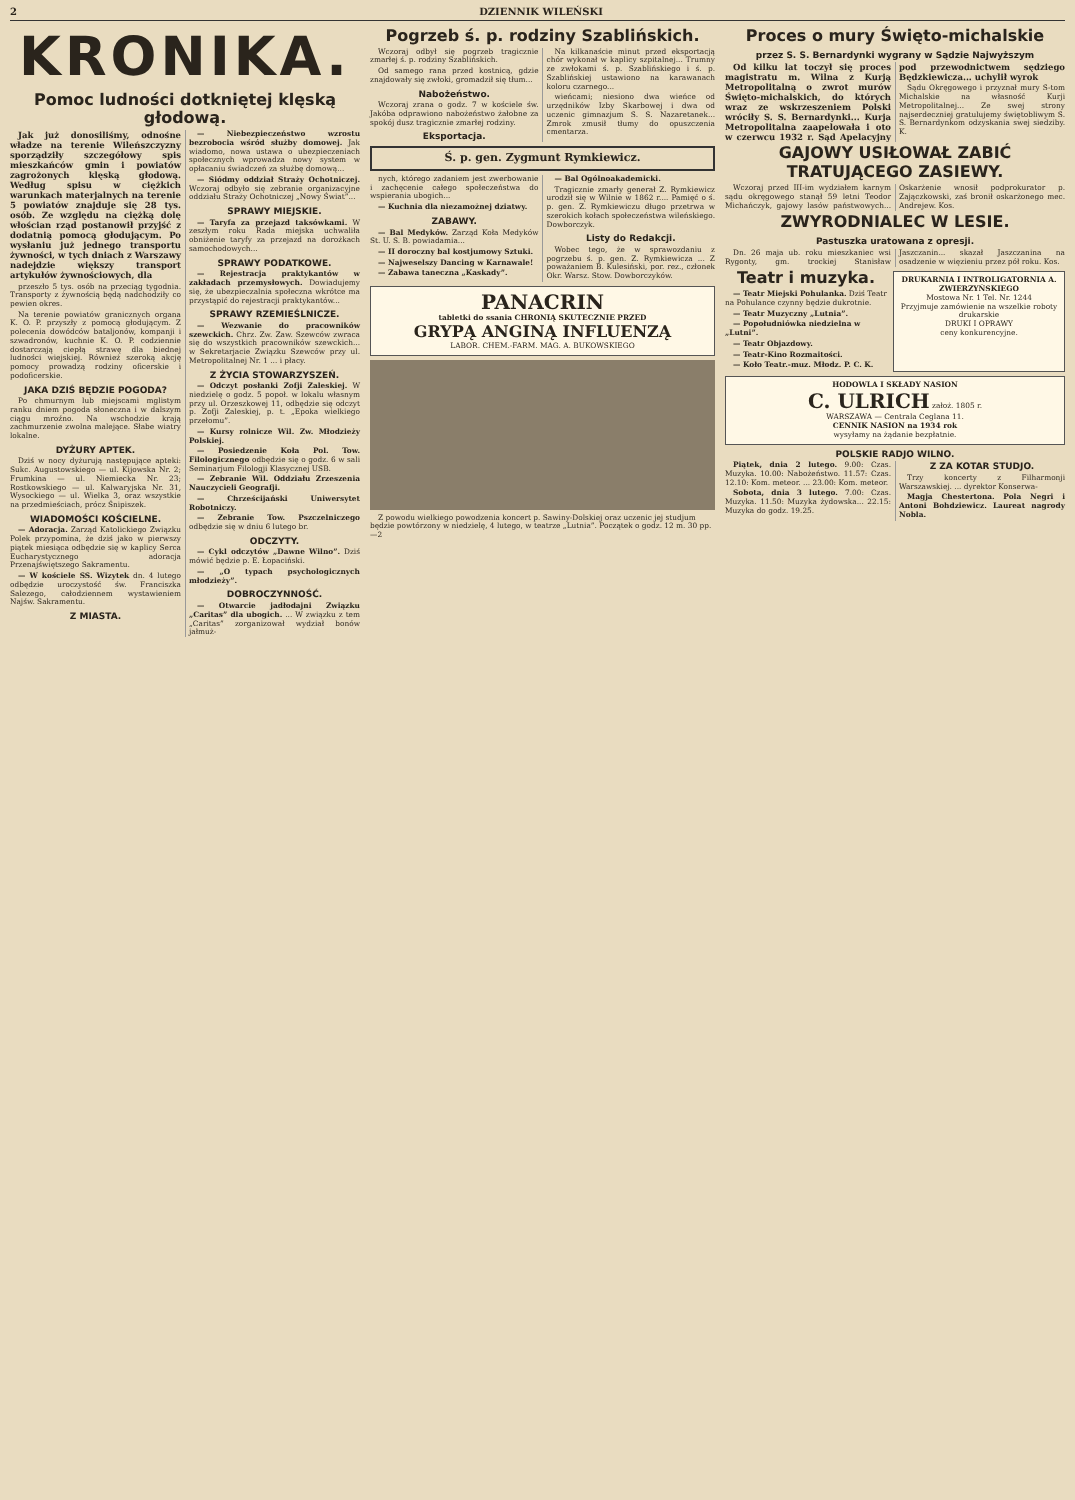2 DZIENNIK WILEŃSKI
KRONIKA.
Pomoc ludności dotkniętej klęską głodową.
Jak już donosiliśmy, odnośne władze na terenie Wileńszczyzny sporządziły szczegółowy spis mieszkańców gmin i powiatów zagrożonych klęską głodową. Według spisu w ciężkich warunkach materjalnych na terenie 5 powiatów znajduje się 28 tys. osób. Ze względu na ciężką dolę włościan rząd postanowił przyjść z dodatnią pomocą głodującym. Po wysłaniu już jednego transportu żywności, w tych dniach z Warszawy nadejdzie większy transport artykułów żywnościowych, dla
przeszło 5 tys. osób na przeciąg tygodnia. Transporty z żywnością będą nadchodziły co pewien okres.
Na terenie powiatów granicznych organa K. O. P. przyszły z pomocą głodującym. Z polecenia dowódców bataljonów, kompanji i szwadronów, kuchnie K. O. P. codziennie dostarczają ciepłą strawę dla biednej ludności wiejskiej. Również szeroką akcję pomocy prowadzą rodziny oficerskie i podoficerskie.
JAKA DZIŚ BĘDZIE POGODA?
Po chmurnym lub miejscami mglistym ranku dniem pogoda słoneczna i w dalszym ciągu mroźno. Na wschodzie krają zachmurzenie zwolna malejące. Słabe wiatry lokalne.
DYŻURY APTEK.
Dziś w nocy dyżurują następujące apteki: Sukc. Augustowskiego — ul. Kijowska Nr. 2; Frumkina — ul. Niemiecka Nr. 23; Rostkowskiego — ul. Kalwaryjska Nr. 31, Wysockiego — ul. Wielka 3, oraz wszystkie na przedmieściach, prócz Śnipiszek.
WIADOMOŚCI KOŚCIELNE.
— Adoracja. Zarząd Katolickiego Związku Polek przypomina, że dziś jako w pierwszy piątek miesiąca odbędzie się w kaplicy Serca Eucharystycznego adoracja Przenajświętszego Sakramentu.
— W kościele SS. Wizytek dn. 4 lutego odbędzie uroczystość św. Franciszka Salezego, całodziennem wystawieniem Najśw. Sakramentu.
Z MIASTA.
— Niebezpieczeństwo wzrostu bezrobocia wśród służby domowej. Jak wiadomo, nowa ustawa o ubezpieczeniach społecznych wprowadza nowy system w opłacaniu świadczeń za służbę domową...
— Siódmy oddział Straży Ochotniczej. Wczoraj odbyło się zebranie organizacyjne oddziału Straży Ochotniczej „Nowy Świat”...
SPRAWY MIEJSKIE.
— Taryfa za przejazd taksówkami. W zeszłym roku Rada miejska uchwaliła obniżenie taryfy za przejazd na dorożkach samochodowych...
SPRAWY PODATKOWE.
— Rejestracja praktykantów w zakładach przemysłowych. Dowiadujemy się, że ubezpieczalnia społeczna wkrótce ma przystąpić do rejestracji praktykantów...
SPRAWY RZEMIEŚLNICZE.
— Wezwanie do pracowników szewckich. Chrz. Zw. Zaw. Szewców zwraca się do wszystkich pracowników szewckich... w Sekretarjacie Związku Szewców przy ul. Metropolitalnej Nr. 1 ... i płacy.
Z ŻYCIA STOWARZYSZEŃ.
— Odczyt posłanki Zofji Zaleskiej. W niedzielę o godz. 5 popoł. w lokalu własnym przy ul. Orzeszkowej 11, odbędzie się odczyt p. Zofji Zaleskiej, p. t. „Epoka wielkiego przełomu”.
— Kursy rolnicze Wil. Zw. Młodzieży Polskiej.
— Posiedzenie Koła Pol. Tow. Filologicznego odbędzie się o godz. 6 w sali Seminarjum Filologji Klasycznej USB.
— Zebranie Wil. Oddziału Zrzeszenia Nauczycieli Geografji.
— Chrześcijański Uniwersytet Robotniczy.
— Zebranie Tow. Pszczelniczego odbędzie się w dniu 6 lutego br.
ODCZYTY.
— Cykl odczytów „Dawne Wilno”. Dziś mówić będzie p. E. Łopaciński.
— „O typach psychologicznych młodzieży”.
DOBROCZYNNOŚĆ.
— Otwarcie jadłodajni Związku „Caritas” dla ubogich. ... W związku z tem „Caritas” zorganizował wydział bonów jałmuż-
Pogrzeb ś. p. rodziny Szablińskich.
Wczoraj odbył się pogrzeb tragicznie zmarłej ś. p. rodziny Szablińskich.
Od samego rana przed kostnicą, gdzie znajdowały się zwłoki, gromadził się tłum...
Nabożeństwo.
Wczoraj zrana o godz. 7 w kościele św. Jakóba odprawiono nabożeństwo żałobne za spokój dusz tragicznie zmarłej rodziny.
Eksportacja.
Na kilkanaście minut przed eksportacją chór wykonał w kaplicy szpitalnej... Trumny ze zwłokami ś. p. Szablińskiego i ś. p. Szablińskiej ustawiono na karawanach koloru czarnego...
wieńcami; niesiono dwa wieńce od urzędników Izby Skarbowej i dwa od uczenic gimnazjum S. S. Nazaretanek... Zmrok zmusił tłumy do opuszczenia cmentarza.
Ś. p. gen. Zygmunt Rymkiewicz.
nych, którego zadaniem jest zwerbowanie i zachęcenie całego społeczeństwa do wspierania ubogich...
— Kuchnia dla niezamożnej dziatwy.
ZABAWY.
— Bal Medyków. Zarząd Koła Medyków St. U. S. B. powiadamia...
— II doroczny bal kostjumowy Sztuki.
— Najweselszy Dancing w Karnawale!
— Zabawa taneczna „Kaskady”.
— Bal Ogólnoakademicki.
Tragicznie zmarły generał Z. Rymkiewicz urodził się w Wilnie w 1862 r.... Pamięć o ś. p. gen. Z. Rymkiewiczu długo przetrwa w szerokich kołach społeczeństwa wileńskiego. Dowborczyk.
Listy do Redakcji.
Wobec tego, że w sprawozdaniu z pogrzebu ś. p. gen. Z. Rymkiewicza ... Z poważaniem B. Kulesiński, por. rez., członek Okr. Warsz. Stow. Dowborczyków.
PANACRIN
tabletki do ssania CHRONIĄ SKUTECZNIE PRZED
GRYPĄ ANGINĄ INFLUENZĄ
LABOR. CHEM.-FARM. MAG. A. BUKOWSKIEGO
Z powodu wielkiego powodzenia koncert p. Sawiny-Dolskiej oraz uczenic jej studjum będzie powtórzony w niedzielę, 4 lutego, w teatrze „Lutnia”. Początek o godz. 12 m. 30 pp. —2
Proces o mury Święto-michalskie
przez S. S. Bernardynki wygrany w Sądzie Najwyższym
Od kilku lat toczył się proces magistratu m. Wilna z Kurją Metropolitalną o zwrot murów Święto-michalskich, do których wraz ze wskrzeszeniem Polski wróciły S. S. Bernardynki... Kurja Metropolitalna zaapelowała i oto w czerwcu 1932 r. Sąd Apelacyjny pod przewodnictwem sędziego Będzkiewicza... uchylił wyrok
Sądu Okręgowego i przyznał mury S-tom Michalskie na własność Kurji Metropolitalnej... Ze swej strony najserdeczniej gratulujemy świętobliwym S. S. Bernardynkom odzyskania swej siedziby. K.
GAJOWY USIŁOWAŁ ZABIĆ TRATUJĄCEGO ZASIEWY.
Wczoraj przed III-im wydziałem karnym sądu okręgowego stanął 59 letni Teodor Michańczyk, gajowy lasów państwowych... Oskarżenie wnosił podprokurator p. Zajączkowski, zaś bronił oskarżonego mec. Andrejew. Kos.
ZWYRODNIALEC W LESIE.
Pastuszka uratowana z opresji.
Dn. 26 maja ub. roku mieszkaniec wsi Rygonty, gm. trockiej Stanisław Jaszczanin... skazał Jaszczanina na osadzenie w więzieniu przez pół roku. Kos.
Teatr i muzyka.
— Teatr Miejski Pohulanka. Dziś Teatr na Pohulance czynny będzie dukrotnie.
— Teatr Muzyczny „Lutnia”.
— Popołudniówka niedzielna w „Lutni”.
— Teatr Objazdowy.
— Teatr-Kino Rozmaitości.
— Koło Teatr.-muz. Młodz. P. C. K.
DRUKARNIA I INTROLIGATORNIA A. ZWIERZYŃSKIEGO
Mostowa Nr. 1 Tel. Nr. 1244
Przyjmuje zamówienie na wszelkie roboty drukarskie
DRUKI I OPRAWY
ceny konkurencyjne.
HODOWLA I SKŁADY NASION
C. ULRICH założ. 1805 r.
WARSZAWA — Centrala Ceglana 11.
CENNIK NASION na 1934 rok
wysyłamy na żądanie bezpłatnie.
POLSKIE RADJO WILNO.
Piątek, dnia 2 lutego. 9.00: Czas. Muzyka. 10.00: Nabożeństwo. 11.57: Czas. 12.10: Kom. meteor. ... 23.00: Kom. meteor.
Sobota, dnia 3 lutego. 7.00: Czas. Muzyka. 11.50: Muzyka żydowska... 22.15: Muzyka do godz. 19.25.
Z ZA KOTAR STUDJO.
Trzy koncerty z Filharmonji Warszawskiej. ... dyrektor Konserwa-
Magja Chestertona. Pola Negri i Antoni Bohdziewicz. Laureat nagrody Nobla.